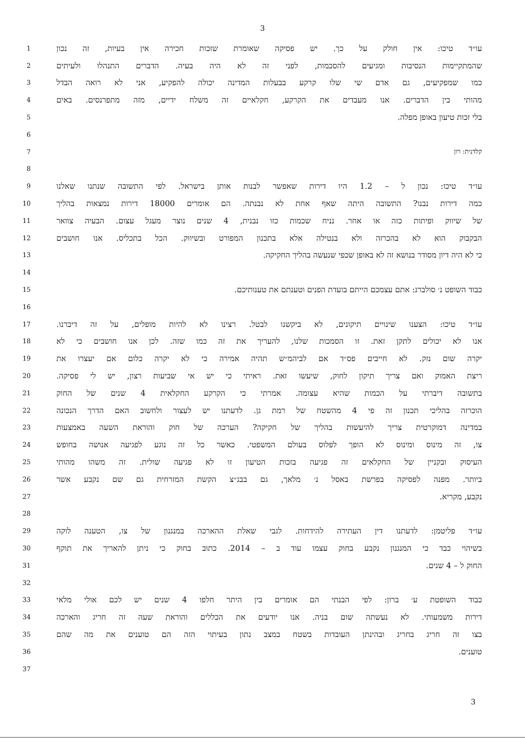3
1
עו״ד טיכו: אין חולק על כך. יש פסיקה שאומרת שזכות חכירה אין בעיות, זה נכון
2
שהמתקיימות הנסיבות ומגיעים להסכמות, לפני זה לא היה בעיה. הדברים התנהלו ולעיתים
3
כמו שמפקיעים, גם אדם שי שלו קרקע בבעלות המדינה יכולה להפקיע, אני לא רואה הבדל
4
מהותי בין הדברים. אנו מעבדים את הקרקע, חקלאיים זה משלח ידיים, מזה מתפרנסים. באים
5
בלי זכות טיעון באופן מפלה.
6
7 קלדנית: רון
8
9
עו״ד טיכו: נכון ל – 1.2 היו דירות שאפשר לבנות אותן בישראל. לפי התשובה שנתנו שאלנו
10
כמה דירות נבנו? התשובה היתה שאף אחת לא נבנתה. הם אומרים 18000 דירות נמצאות בהליך
11
של שיווק ופיתות כזה או אחר. נניח שכמות כזו נבנית, 4 שנים נוצר מעגל עצום. הבעיה צוואר
12
הבקבוק הוא לא בהכרזה ולא בנטילה אלא בתכנון המפורט ובשיווק. הכל בתכליס. אנו חושבים
13
כי לא היה דיון מסודר בנושא זה לא באופן שכפי שנעשה בהליך החקיקה.
14
15
כבוד השופט נ׳ סולברג: אתם עצמכם הייתם בועדת הפנים וטענתם את טענותיכם.
16
17
עו״ד טיכו: הצענו שינויים תיקונים, לא ביקשנו לבטל. רצינו לא להיות מופלים, על זה דיברנו.
18
אנו לא יכולים לתקן זאת. זו הסמכות שלנו, להעריך את זה כמו שזה. לכן אנו חושבים כי לא
19
יקרה שום נזק. לא חייבים פס״ד אם לביהמ״ש תהיה אמירה כי לא יקרה כלום אם יעצרו את
20
ריצת האמוק ואם צריך תיקון לחוק, שיעשו זאת. ראיתי כי יש אי שביעות רצון, יש לי פסיקה.
21
בתשובה דיברתי על הכמות שהיא עצומה. אמרתי כי הקרקע החקלאית 4 שנים של החוק
22
הוכרזה בהליכי תכנון זה פי 4 מהשטח של רמת גן. לדעתנו יש לעצור ולחשוב האם הדרך הנכונה
23
במדינה דמוקרטית צריך להיעשות בהליך של חקיקה? הערכה של חוק והוראת השעה באמצעות
24
צו, זה מינוס ומינוס לא הופך לפלוס בעולם המשפטי. כאשר כל זה נוגע לפגיעה אנושה בחופש
25
העיסוק ובקניין של החקלאים זה פגיעה בזכות הטיעון זו לא פגיעה שולית. זה משהו מהותי
26
ביותר. מפנה לפסיקה בפרשת באסל נ׳ מלאך, גם בבג״צ הקשת המזרחית גם שם נקבע אשר
27
נקבע, מקריא.
28
29
עו״ד פליטמן: לדעתנו דין העתירה להידחות. לגבי שאלת ההארכה במנגנון של צו, הטענה לוקה
30
בשיהוי כבד כי המנגנון נקבע בחוק עצמו עוד ב – 2014. כתוב בחוק כי ניתן להאריך את תוקף
31
החוק ל – 4 שנים.
32
33
כבוד השופטת ע׳ ברון: לפי הבנתי הם אומרים בין היתר חלפו 4 שנים יש לכם אולי מלאי
34
דירות משמעותי. לא נעשתה שום בניה. אנו יודעים את הכללים והוראת שעה זה חריג והארכה
35
בצו זה חריג בחריג ובהינתן העובדות בשטח במצב נתון בעיתוי הזה הם טוענים את מה שהם
36
טוענים.
37
3